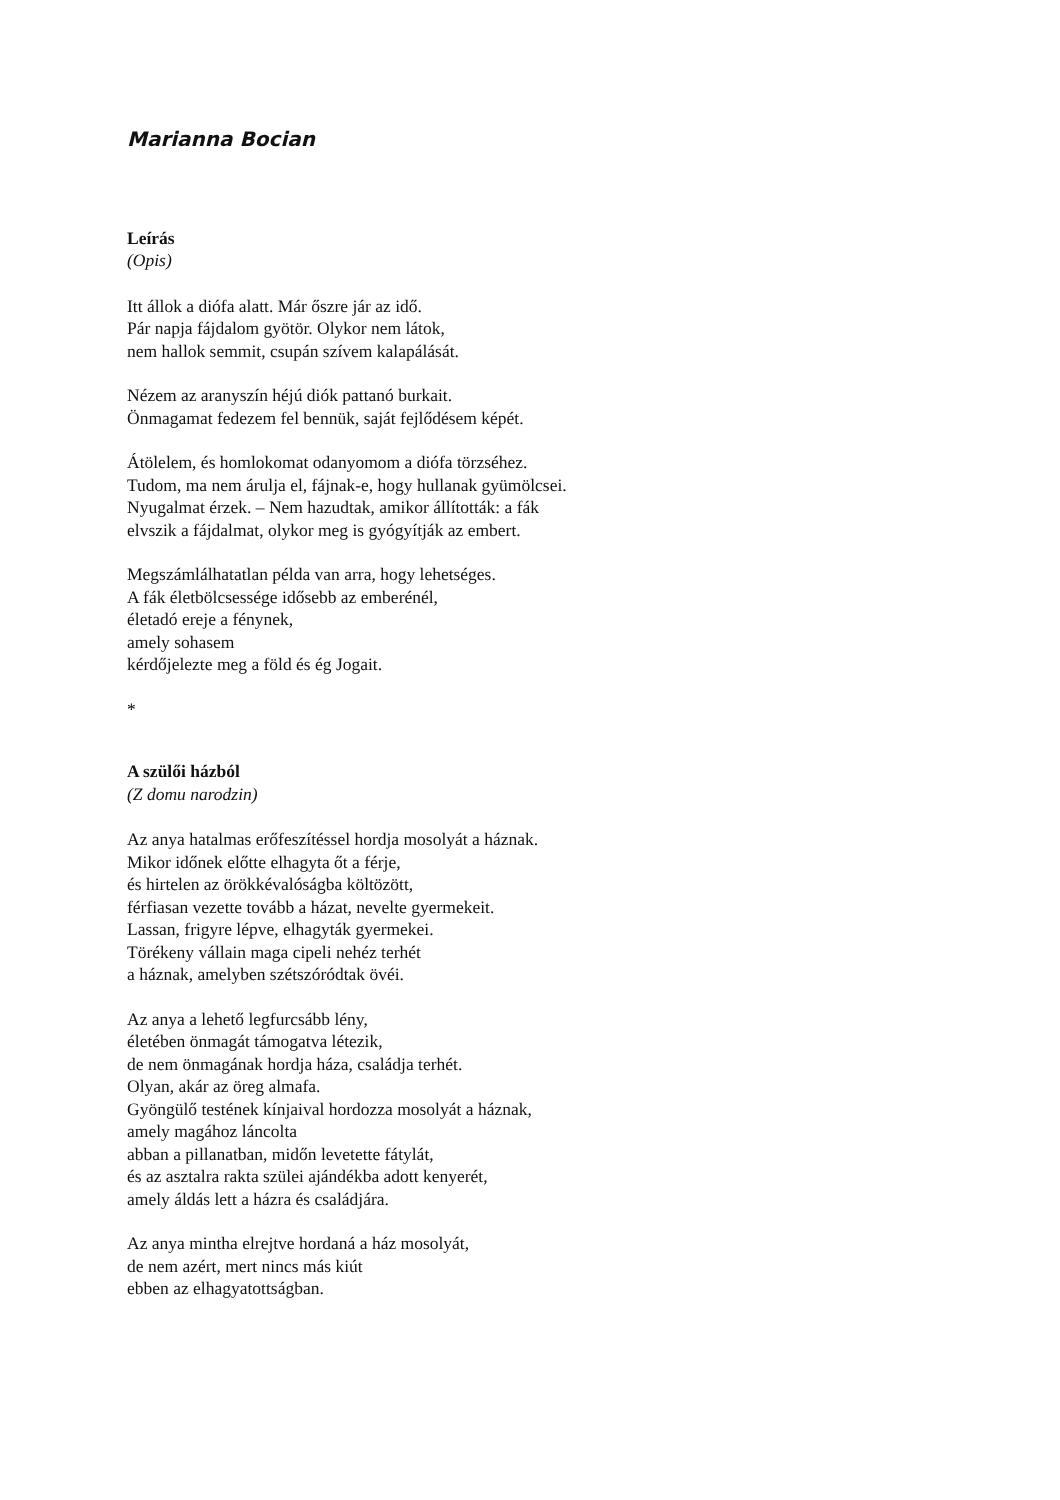Marianna Bocian
Leírás
(Opis)
Itt állok a diófa alatt. Már őszre jár az idő.
Pár napja fájdalom gyötör. Olykor nem látok,
nem hallok semmit, csupán szívem kalapálását.
Nézem az aranyszín héjú diók pattanó burkait.
Önmagamat fedezem fel bennük, saját fejlődésem képét.
Átölelem, és homlokomat odanyomom a diófa törzséhez.
Tudom, ma nem árulja el, fájnak-e, hogy hullanak gyümölcsei.
Nyugalmat érzek. – Nem hazudtak, amikor állították: a fák
elvszik a fájdalmat, olykor meg is gyógyítják az embert.
Megszámlálhatatlan példa van arra, hogy lehetséges.
A fák életbölcsessége idősebb az emberénél,
életadó ereje a fénynek,
amely sohasem
kérdőjelezte meg a föld és ég Jogait.
*
A szülői házból
(Z domu narodzin)
Az anya hatalmas erőfeszítéssel hordja mosolyát a háznak.
Mikor időnek előtte elhagyta őt a férje,
és hirtelen az örökkévalóságba költözött,
férfiasan vezette tovább a házat, nevelte gyermekeit.
Lassan, frigyre lépve, elhagyták gyermekei.
Törékeny vállain maga cipeli nehéz terhét
a háznak, amelyben szétszóródtak övéi.
Az anya a lehető legfurcsább lény,
életében önmagát támogatva létezik,
de nem önmagának hordja háza, családja terhét.
Olyan, akár az öreg almafa.
Gyöngülő testének kínjaival hordozza mosolyát a háznak,
amely magához láncolta
abban a pillanatban, midőn levetette fátylát,
és az asztalra rakta szülei ajándékba adott kenyerét,
amely áldás lett a házra és családjára.
Az anya mintha elrejtve hordaná a ház mosolyát,
de nem azért, mert nincs más kiút
ebben az elhagyatottságban.